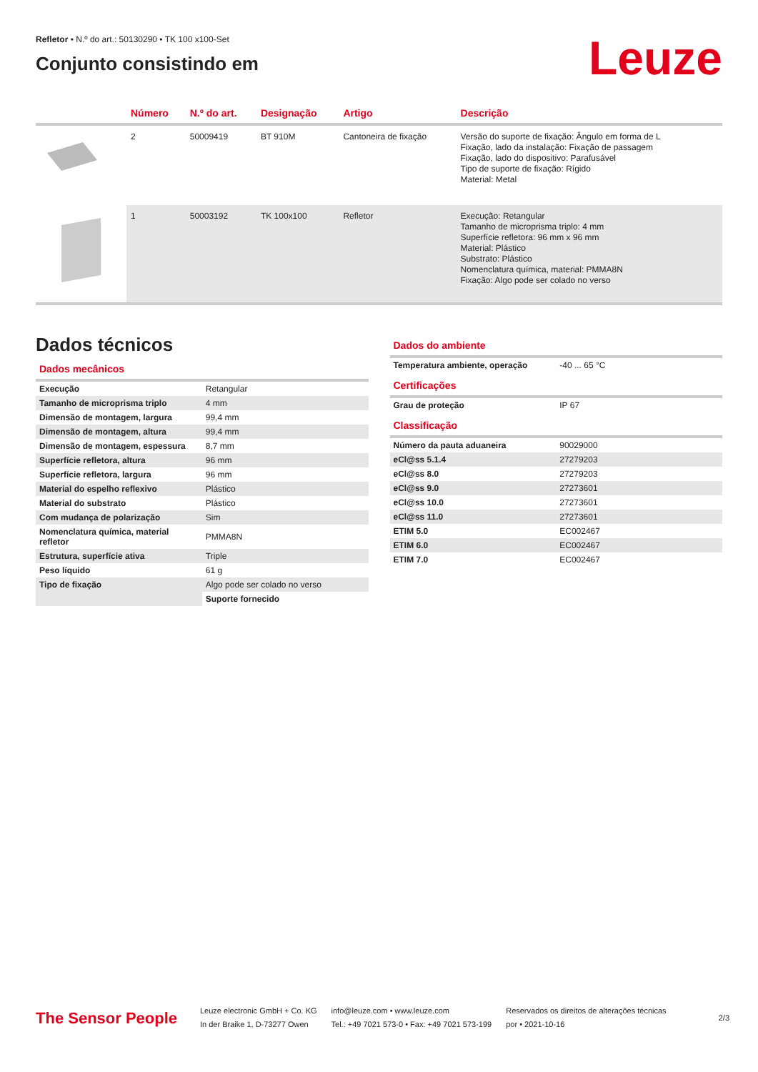Refletor • N.º do art.: 50130290 • TK 100 x100-Set
Conjunto consistindo em
Leuze
| | Número | N.º do art. | Designação | Artigo | Descrição |
| --- | --- | --- | --- | --- | --- |
| | 2 | 50009419 | BT 910M | Cantoneira de fixação | Versão do suporte de fixação: Ângulo em forma de L Fixação, lado da instalação: Fixação de passagem Fixação, lado do dispositivo: Parafusável Tipo de suporte de fixação: Rígido Material: Metal |
| | 1 | 50003192 | TK 100x100 | Refletor | Execução: Retangular Tamanho de microprisma triplo: 4 mm Superfície refletora: 96 mm x 96 mm Material: Plástico Substrato: Plástico Nomenclatura química, material: PMMA8N Fixação: Algo pode ser colado no verso |
Dados técnicos
Dados mecânicos
| Execução | Retangular |
| Tamanho de microprisma triplo | 4 mm |
| Dimensão de montagem, largura | 99,4 mm |
| Dimensão de montagem, altura | 99,4 mm |
| Dimensão de montagem, espessura | 8,7 mm |
| Superfície refletora, altura | 96 mm |
| Superfície refletora, largura | 96 mm |
| Material do espelho reflexivo | Plástico |
| Material do substrato | Plástico |
| Com mudança de polarização | Sim |
| Nomenclatura química, material refletor | PMMA8N |
| Estrutura, superfície ativa | Triple |
| Peso líquido | 61 g |
| Tipo de fixação | Algo pode ser colado no verso |
| | Suporte fornecido |
Dados do ambiente
| Temperatura ambiente, operação | -40 ... 65 °C |
Certificações
| Grau de proteção | IP 67 |
Classificação
| Número da pauta aduaneira | 90029000 |
| eCl@ss 5.1.4 | 27279203 |
| eCl@ss 8.0 | 27279203 |
| eCl@ss 9.0 | 27273601 |
| eCl@ss 10.0 | 27273601 |
| eCl@ss 11.0 | 27273601 |
| ETIM 5.0 | EC002467 |
| ETIM 6.0 | EC002467 |
| ETIM 7.0 | EC002467 |
The Sensor People
Leuze electronic GmbH + Co. KG
In der Braike 1, D-73277 Owen
info@leuze.com • www.leuze.com
Tel.: +49 7021 573-0 • Fax: +49 7021 573-199
Reservados os direitos de alterações técnicas
por • 2021-10-16
2/3